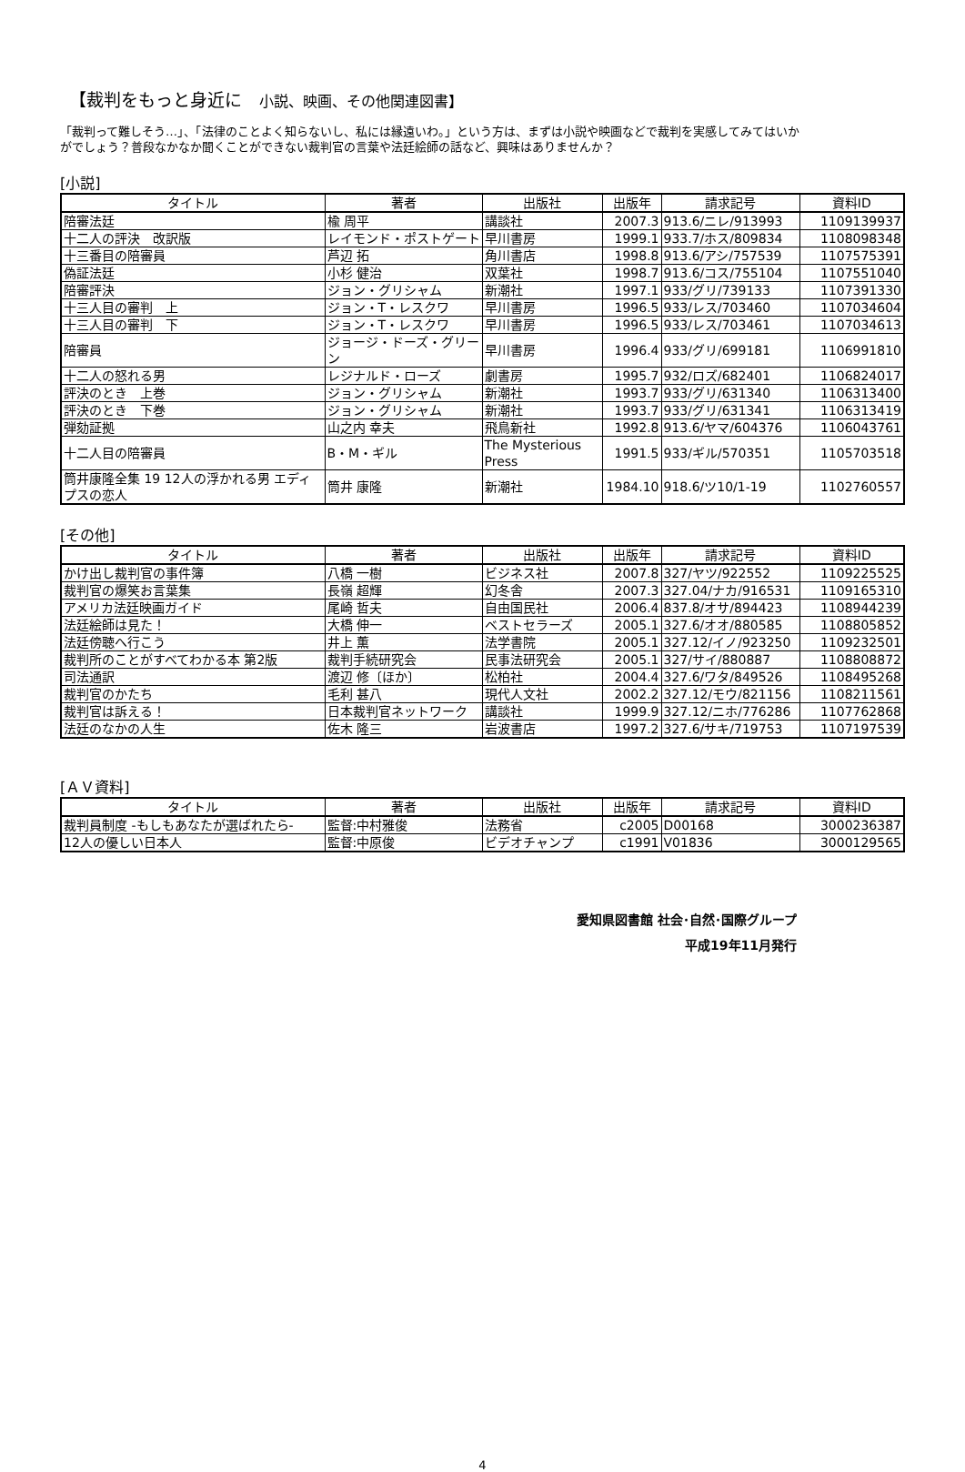【裁判をもっと身近に　小説、映画、その他関連図書】
「裁判って難しそう…」、「法律のことよく知らないし、私には縁遠いわ。」という方は、まずは小説や映画などで裁判を実感してみてはいかがでしょう？普段なかなか聞くことができない裁判官の言葉や法廷絵師の話など、興味はありませんか？
[小説]
| タイトル | 著者 | 出版社 | 出版年 | 請求記号 | 資料ID |
| --- | --- | --- | --- | --- | --- |
| 陪審法廷 | 楡 周平 | 講談社 | 2007.3 | 913.6/ニレ/913993 | 1109139937 |
| 十二人の評決 改訳版 | レイモンド・ポストゲート | 早川書房 | 1999.1 | 933.7/ホス/809834 | 1108098348 |
| 十三番目の陪審員 | 芦辺 拓 | 角川書店 | 1998.8 | 913.6/アシ/757539 | 1107575391 |
| 偽証法廷 | 小杉 健治 | 双葉社 | 1998.7 | 913.6/コス/755104 | 1107551040 |
| 陪審評決 | ジョン・グリシャム | 新潮社 | 1997.1 | 933/グリ/739133 | 1107391330 |
| 十三人目の審判 上 | ジョン・T・レスクワ | 早川書房 | 1996.5 | 933/レス/703460 | 1107034604 |
| 十三人目の審判 下 | ジョン・T・レスクワ | 早川書房 | 1996.5 | 933/レス/703461 | 1107034613 |
| 陪審員 | ジョージ・ドーズ・グリーン | 早川書房 | 1996.4 | 933/グリ/699181 | 1106991810 |
| 十二人の怒れる男 | レジナルド・ローズ | 劇書房 | 1995.7 | 932/ロズ/682401 | 1106824017 |
| 評決のとき 上巻 | ジョン・グリシャム | 新潮社 | 1993.7 | 933/グリ/631340 | 1106313400 |
| 評決のとき 下巻 | ジョン・グリシャム | 新潮社 | 1993.7 | 933/グリ/631341 | 1106313419 |
| 弾劾証拠 | 山之内 幸夫 | 飛鳥新社 | 1992.8 | 913.6/ヤマ/604376 | 1106043761 |
| 十二人目の陪審員 | B・M・ギル | The Mysterious Press | 1991.5 | 933/ギル/570351 | 1105703518 |
| 筒井康隆全集 19 12人の浮かれる男 エディプスの恋人 | 筒井 康隆 | 新潮社 | 1984.10 | 918.6/ツ10/1-19 | 1102760557 |
[その他]
| タイトル | 著者 | 出版社 | 出版年 | 請求記号 | 資料ID |
| --- | --- | --- | --- | --- | --- |
| かけ出し裁判官の事件簿 | 八橋 一樹 | ビジネス社 | 2007.8 | 327/ヤツ/922552 | 1109225525 |
| 裁判官の爆笑お言葉集 | 長嶺 超輝 | 幻冬舎 | 2007.3 | 327.04/ナカ/916531 | 1109165310 |
| アメリカ法廷映画ガイド | 尾崎 哲夫 | 自由国民社 | 2006.4 | 837.8/オサ/894423 | 1108944239 |
| 法廷絵師は見た！ | 大橋 伸一 | ベストセラーズ | 2005.1 | 327.6/オオ/880585 | 1108805852 |
| 法廷傍聴へ行こう | 井上 薫 | 法学書院 | 2005.1 | 327.12/イノ/923250 | 1109232501 |
| 裁判所のことがすべてわかる本 第2版 | 裁判手続研究会 | 民事法研究会 | 2005.1 | 327/サイ/880887 | 1108808872 |
| 司法通訳 | 渡辺 修〔ほか〕 | 松柏社 | 2004.4 | 327.6/ワタ/849526 | 1108495268 |
| 裁判官のかたち | 毛利 甚八 | 現代人文社 | 2002.2 | 327.12/モウ/821156 | 1108211561 |
| 裁判官は訴える！ | 日本裁判官ネットワーク | 講談社 | 1999.9 | 327.12/ニホ/776286 | 1107762868 |
| 法廷のなかの人生 | 佐木 隆三 | 岩波書店 | 1997.2 | 327.6/サキ/719753 | 1107197539 |
[ＡＶ資料]
| タイトル | 著者 | 出版社 | 出版年 | 請求記号 | 資料ID |
| --- | --- | --- | --- | --- | --- |
| 裁判員制度 -もしもあなたが選ばれたら- | 監督:中村雅俊 | 法務省 | c2005 | D00168 | 3000236387 |
| 12人の優しい日本人 | 監督:中原俊 | ビデオチャンプ | c1991 | V01836 | 3000129565 |
愛知県図書館 社会･自然･国際グループ
平成19年11月発行
4